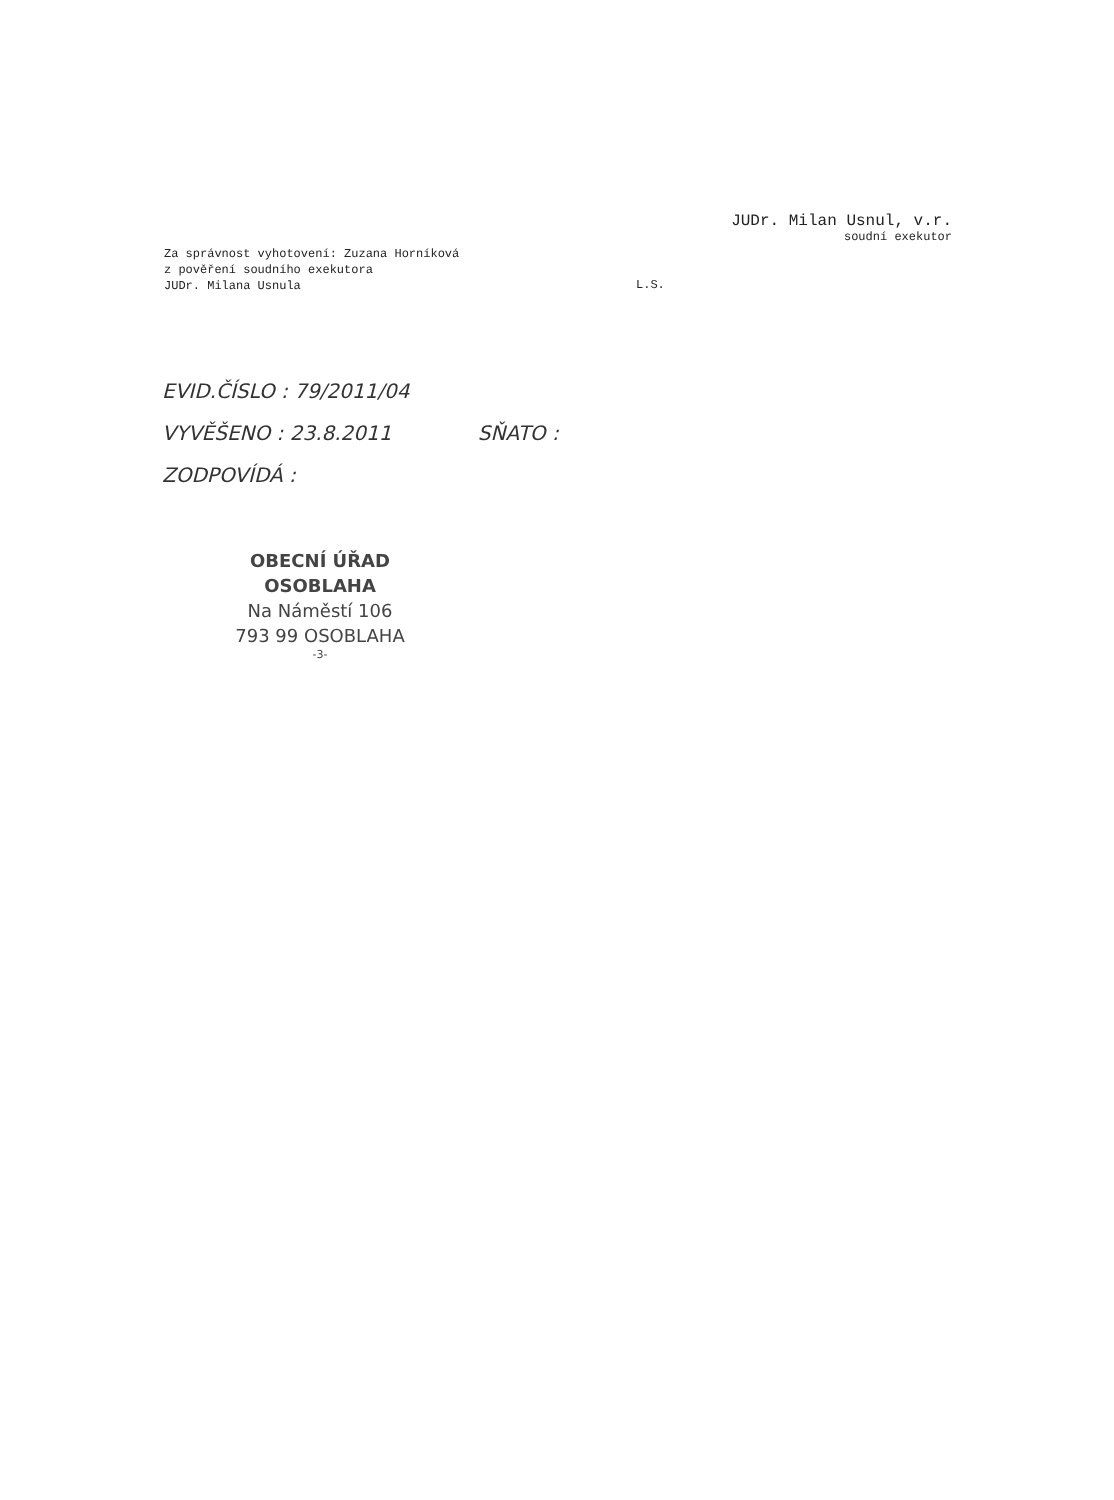JUDr. Milan Usnul, v.r.
soudní exekutor
Za správnost vyhotovení: Zuzana Horníková
z pověření soudního exekutora
JUDr. Milana Usnula
L.S.
EVID.ČÍSLO : 79/2011/04
VYVĚŠENO : 23.8.2011 SŇATO :
ZODPOVÍDÁ :
OBECNÍ ÚŘAD OSOBLAHA
Na Náměstí 106
793 99 OSOBLAHA
-3-